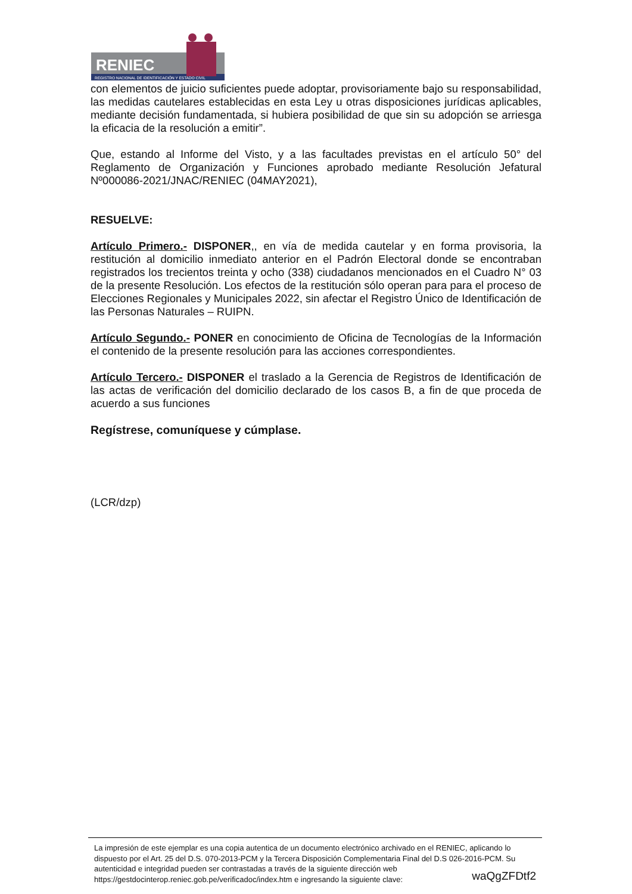RENIEC
REGISTRO NACIONAL DE IDENTIFICACIÓN Y ESTADO CIVIL
con elementos de juicio suficientes puede adoptar, provisoriamente bajo su responsabilidad, las medidas cautelares establecidas en esta Ley u otras disposiciones jurídicas aplicables, mediante decisión fundamentada, si hubiera posibilidad de que sin su adopción se arriesga la eficacia de la resolución a emitir”.
Que, estando al Informe del Visto, y a las facultades previstas en el artículo 50° del Reglamento de Organización y Funciones aprobado mediante Resolución Jefatural Nº000086-2021/JNAC/RENIEC (04MAY2021),
RESUELVE:
Artículo Primero.- DISPONER,, en vía de medida cautelar y en forma provisoria, la restitución al domicilio inmediato anterior en el Padrón Electoral donde se encontraban registrados los trecientos treinta y ocho (338) ciudadanos mencionados en el Cuadro N° 03 de la presente Resolución. Los efectos de la restitución sólo operan para para el proceso de Elecciones Regionales y Municipales 2022, sin afectar el Registro Único de Identificación de las Personas Naturales – RUIPN.
Artículo Segundo.- PONER en conocimiento de Oficina de Tecnologías de la Información el contenido de la presente resolución para las acciones correspondientes.
Artículo Tercero.- DISPONER el traslado a la Gerencia de Registros de Identificación de las actas de verificación del domicilio declarado de los casos B, a fin de que proceda de acuerdo a sus funciones
Regístrese, comuníquese y cúmplase.
(LCR/dzp)
La impresión de este ejemplar es una copia autentica de un documento electrónico archivado en el RENIEC, aplicando lo dispuesto por el Art. 25 del D.S. 070-2013-PCM y la Tercera Disposición Complementaria Final del D.S 026-2016-PCM. Su autenticidad e integridad pueden ser contrastadas a través de la siguiente dirección web
https://gestdocinterop.reniec.gob.pe/verificadoc/index.htm e ingresando la siguiente clave: waQgZFDtf2